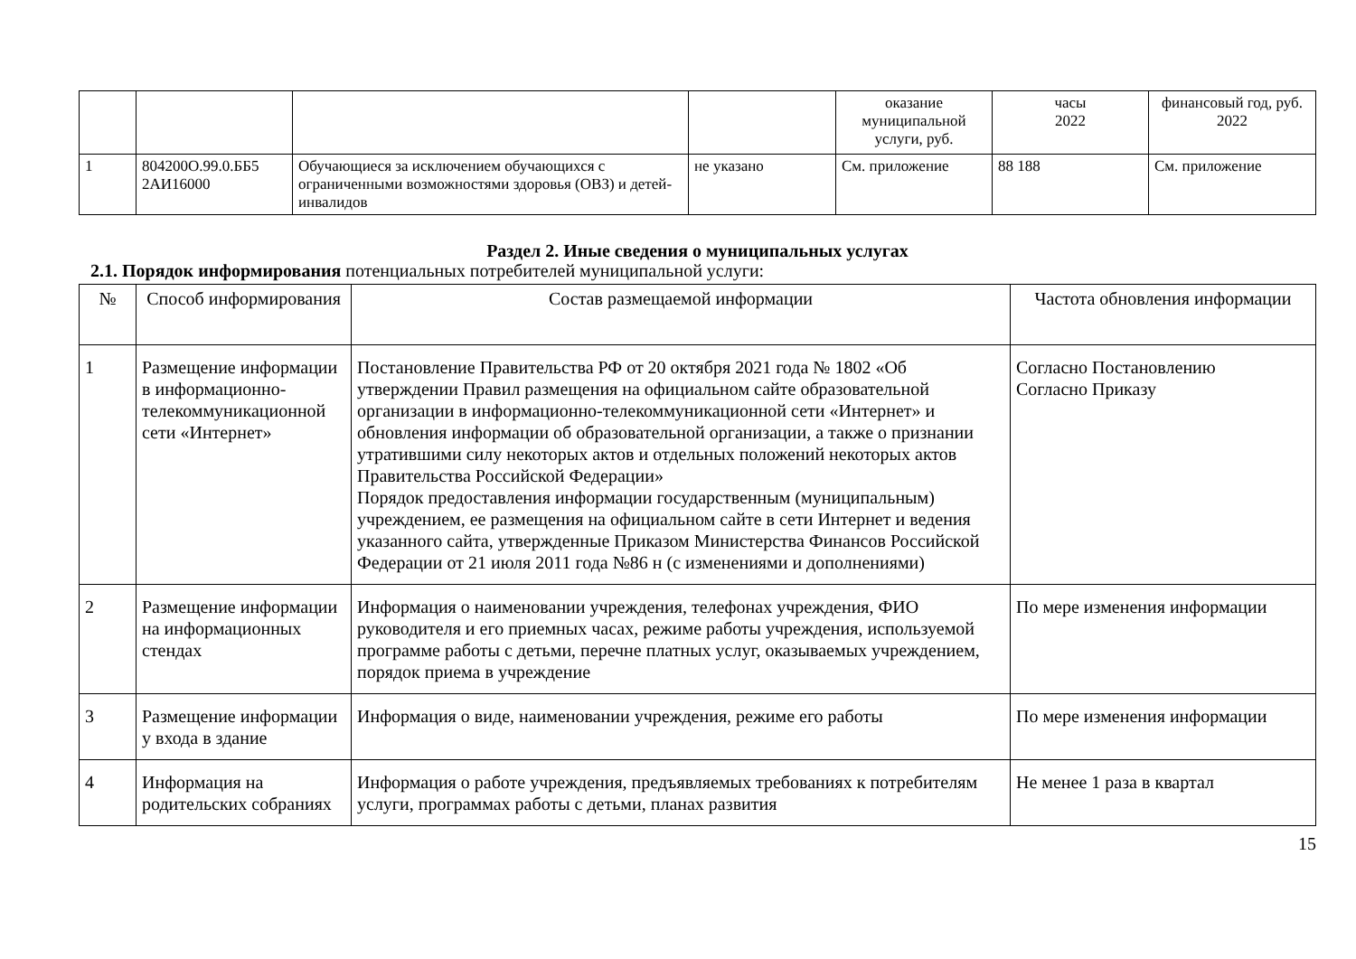| | | | | оказание муниципальной услуги, руб. | часы 2022 | финансовый год, руб. 2022 |
| 1 | 804200О.99.0.ББ5 2АИ16000 | Обучающиеся за исключением обучающихся с ограниченными возможностями здоровья (ОВЗ) и детей-инвалидов | не указано | См. приложение | 88 188 | См. приложение |
Раздел 2. Иные сведения о муниципальных услугах
2.1. Порядок информирования потенциальных потребителей муниципальной услуги:
| № | Способ информирования | Состав размещаемой информации | Частота обновления информации |
| --- | --- | --- | --- |
| 1 | Размещение информации в информационно-телекоммуникационной сети «Интернет» | Постановление Правительства РФ от 20 октября 2021 года № 1802 «Об утверждении Правил размещения на официальном сайте образовательной организации в информационно-телекоммуникационной сети «Интернет» и обновления информации об образовательной организации, а также о признании утратившими силу некоторых актов и отдельных положений некоторых актов Правительства Российской Федерации» Порядок предоставления информации государственным (муниципальным) учреждением, ее размещения на официальном сайте в сети Интернет и ведения указанного сайта, утвержденные Приказом Министерства Финансов Российской Федерации от 21 июля 2011 года №86 н (с изменениями и дополнениями) | Согласно Постановлению Согласно Приказу |
| 2 | Размещение информации на информационных стендах | Информация о наименовании учреждения, телефонах учреждения, ФИО руководителя и его приемных часах, режиме работы учреждения, используемой программе работы с детьми, перечне платных услуг, оказываемых учреждением, порядок приема в учреждение | По мере изменения информации |
| 3 | Размещение информации у входа в здание | Информация о виде, наименовании учреждения, режиме его работы | По мере изменения информации |
| 4 | Информация на родительских собраниях | Информация о работе учреждения, предъявляемых требованиях к потребителям услуги, программах работы с детьми, планах развития | Не менее 1 раза в квартал |
15